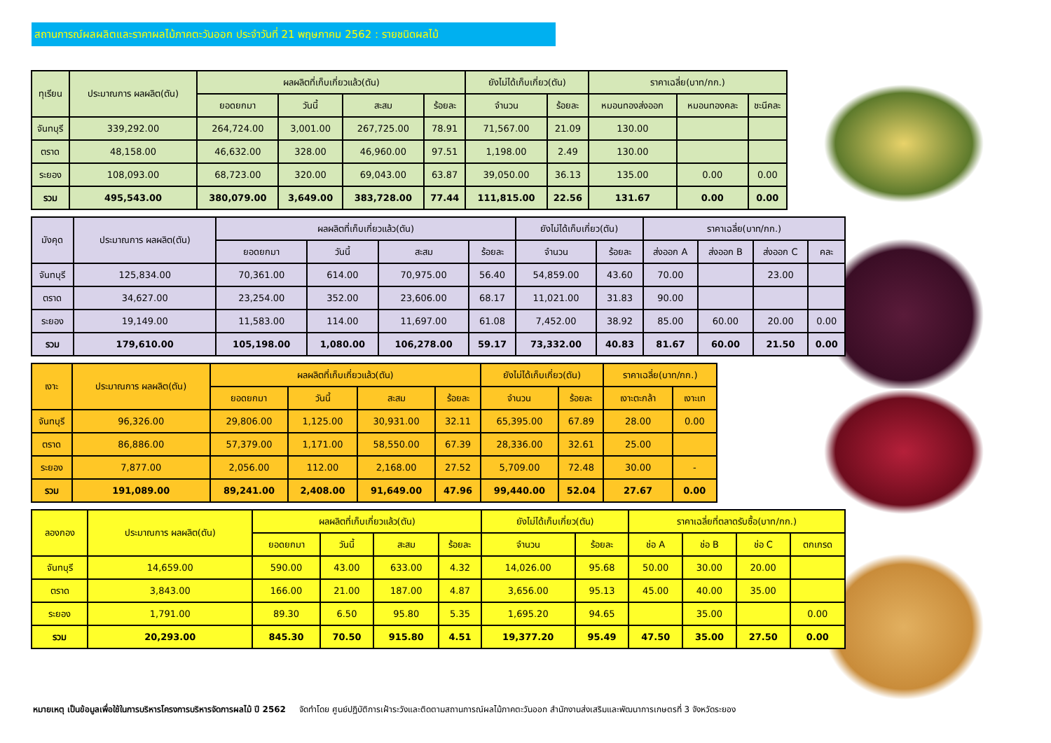สถานการณ์ผลผลิตและราคาผลไม้ภาคตะวันออก ประจำวันที่ 21 พฤษภาคม 2562 : รายชนิดผลไม้
| ทุเรียน | ประมาณการ ผลผลิต(ตัน) | ผลผลิตที่เก็บเกี่ยวแล้ว(ตัน) | | | | ยังไม่ได้เก็บเกี่ยว(ตัน) | | ราคาเฉลี่ย(บาท/กก.) | | |
| --- | --- | --- | --- | --- | --- | --- | --- | --- | --- | --- |
| | | ยอดยกมา | วันนี้ | สะสม | ร้อยละ | จำนวน | ร้อยละ | หมอนทองส่งออก | หมอนทองคละ | ชะนีคละ |
| จันทบุรี | 339,292.00 | 264,724.00 | 3,001.00 | 267,725.00 | 78.91 | 71,567.00 | 21.09 | 130.00 | | |
| ตราด | 48,158.00 | 46,632.00 | 328.00 | 46,960.00 | 97.51 | 1,198.00 | 2.49 | 130.00 | | |
| ระยอง | 108,093.00 | 68,723.00 | 320.00 | 69,043.00 | 63.87 | 39,050.00 | 36.13 | 135.00 | 0.00 | 0.00 |
| รวม | 495,543.00 | 380,079.00 | 3,649.00 | 383,728.00 | 77.44 | 111,815.00 | 22.56 | 131.67 | 0.00 | 0.00 |
| มังคุด | ประมาณการ ผลผลิต(ตัน) | ผลผลิตที่เก็บเกี่ยวแล้ว(ตัน) | | | | ยังไม่ได้เก็บเกี่ยว(ตัน) | | ราคาเฉลี่ย(บาท/กก.) | | | |
| --- | --- | --- | --- | --- | --- | --- | --- | --- | --- | --- | --- |
| | | ยอดยกมา | วันนี้ | สะสม | ร้อยละ | จำนวน | ร้อยละ | ส่งออก A | ส่งออก B | ส่งออก C | คละ |
| จันทบุรี | 125,834.00 | 70,361.00 | 614.00 | 70,975.00 | 56.40 | 54,859.00 | 43.60 | 70.00 | | 23.00 | |
| ตราด | 34,627.00 | 23,254.00 | 352.00 | 23,606.00 | 68.17 | 11,021.00 | 31.83 | 90.00 | | | |
| ระยอง | 19,149.00 | 11,583.00 | 114.00 | 11,697.00 | 61.08 | 7,452.00 | 38.92 | 85.00 | 60.00 | 20.00 | 0.00 |
| รวม | 179,610.00 | 105,198.00 | 1,080.00 | 106,278.00 | 59.17 | 73,332.00 | 40.83 | 81.67 | 60.00 | 21.50 | 0.00 |
| เงาะ | ประมาณการ ผลผลิต(ตัน) | ผลผลิตที่เก็บเกี่ยวแล้ว(ตัน) | | | | ยังไม่ได้เก็บเกี่ยว(ตัน) | | ราคาเฉลี่ย(บาท/กก.) | |
| --- | --- | --- | --- | --- | --- | --- | --- | --- | --- |
| | | ยอดยกมา | วันนี้ | สะสม | ร้อยละ | จำนวน | ร้อยละ | เงาะตะกล้า | เงาะเท |
| จันทบุรี | 96,326.00 | 29,806.00 | 1,125.00 | 30,931.00 | 32.11 | 65,395.00 | 67.89 | 28.00 | 0.00 |
| ตราด | 86,886.00 | 57,379.00 | 1,171.00 | 58,550.00 | 67.39 | 28,336.00 | 32.61 | 25.00 | |
| ระยอง | 7,877.00 | 2,056.00 | 112.00 | 2,168.00 | 27.52 | 5,709.00 | 72.48 | 30.00 | - |
| รวม | 191,089.00 | 89,241.00 | 2,408.00 | 91,649.00 | 47.96 | 99,440.00 | 52.04 | 27.67 | 0.00 |
| ลองกอง | ประมาณการ ผลผลิต(ตัน) | ผลผลิตที่เก็บเกี่ยวแล้ว(ตัน) | | | | ยังไม่ได้เก็บเกี่ยว(ตัน) | | ราคาเฉลี่ยที่ตลาดรับซื้อ(บาท/กก.) | | | |
| --- | --- | --- | --- | --- | --- | --- | --- | --- | --- | --- | --- |
| | | ยอดยกมา | วันนี้ | สะสม | ร้อยละ | จำนวน | ร้อยละ | ช่อ A | ช่อ B | ช่อ C | ตกเกรด |
| จันทบุรี | 14,659.00 | 590.00 | 43.00 | 633.00 | 4.32 | 14,026.00 | 95.68 | 50.00 | 30.00 | 20.00 | |
| ตราด | 3,843.00 | 166.00 | 21.00 | 187.00 | 4.87 | 3,656.00 | 95.13 | 45.00 | 40.00 | 35.00 | |
| ระยอง | 1,791.00 | 89.30 | 6.50 | 95.80 | 5.35 | 1,695.20 | 94.65 | | 35.00 | | 0.00 |
| รวม | 20,293.00 | 845.30 | 70.50 | 915.80 | 4.51 | 19,377.20 | 95.49 | 47.50 | 35.00 | 27.50 | 0.00 |
หมายเหตุ เป็นข้อมูลเพื่อใช้ในการบริหารโครงการบริหารจัดการผลไม้ ปี 2562 จัดทำโดย ศูนย์ปฏิบัติการเฝ้าระวังและติดตามสถานการณ์ผลไม้ภาคตะวันออก สำนักงานส่งเสริมและพัฒนาการเกษตรที่ 3 จังหวัดระยอง